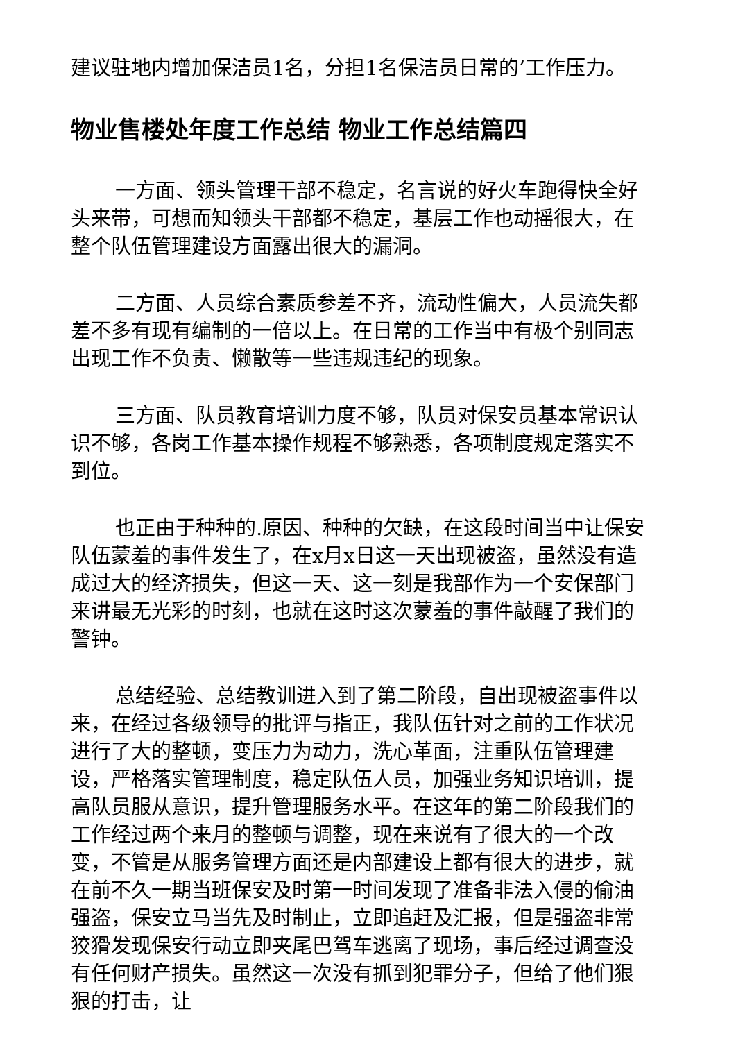建议驻地内增加保洁员1名，分担1名保洁员日常的’工作压力。
物业售楼处年度工作总结 物业工作总结篇四
一方面、领头管理干部不稳定，名言说的好火车跑得快全好头来带，可想而知领头干部都不稳定，基层工作也动摇很大，在整个队伍管理建设方面露出很大的漏洞。
二方面、人员综合素质参差不齐，流动性偏大，人员流失都差不多有现有编制的一倍以上。在日常的工作当中有极个别同志出现工作不负责、懒散等一些违规违纪的现象。
三方面、队员教育培训力度不够，队员对保安员基本常识认识不够，各岗工作基本操作规程不够熟悉，各项制度规定落实不到位。
也正由于种种的.原因、种种的欠缺，在这段时间当中让保安队伍蒙羞的事件发生了，在x月x日这一天出现被盗，虽然没有造成过大的经济损失，但这一天、这一刻是我部作为一个安保部门来讲最无光彩的时刻，也就在这时这次蒙羞的事件敲醒了我们的警钟。
总结经验、总结教训进入到了第二阶段，自出现被盗事件以来，在经过各级领导的批评与指正，我队伍针对之前的工作状况进行了大的整顿，变压力为动力，洗心革面，注重队伍管理建设，严格落实管理制度，稳定队伍人员，加强业务知识培训，提高队员服从意识，提升管理服务水平。在这年的第二阶段我们的工作经过两个来月的整顿与调整，现在来说有了很大的一个改变，不管是从服务管理方面还是内部建设上都有很大的进步，就在前不久一期当班保安及时第一时间发现了准备非法入侵的偷油强盗，保安立马当先及时制止，立即追赶及汇报，但是强盗非常狡猾发现保安行动立即夹尾巴驾车逃离了现场，事后经过调查没有任何财产损失。虽然这一次没有抓到犯罪分子，但给了他们狠狠的打击，让